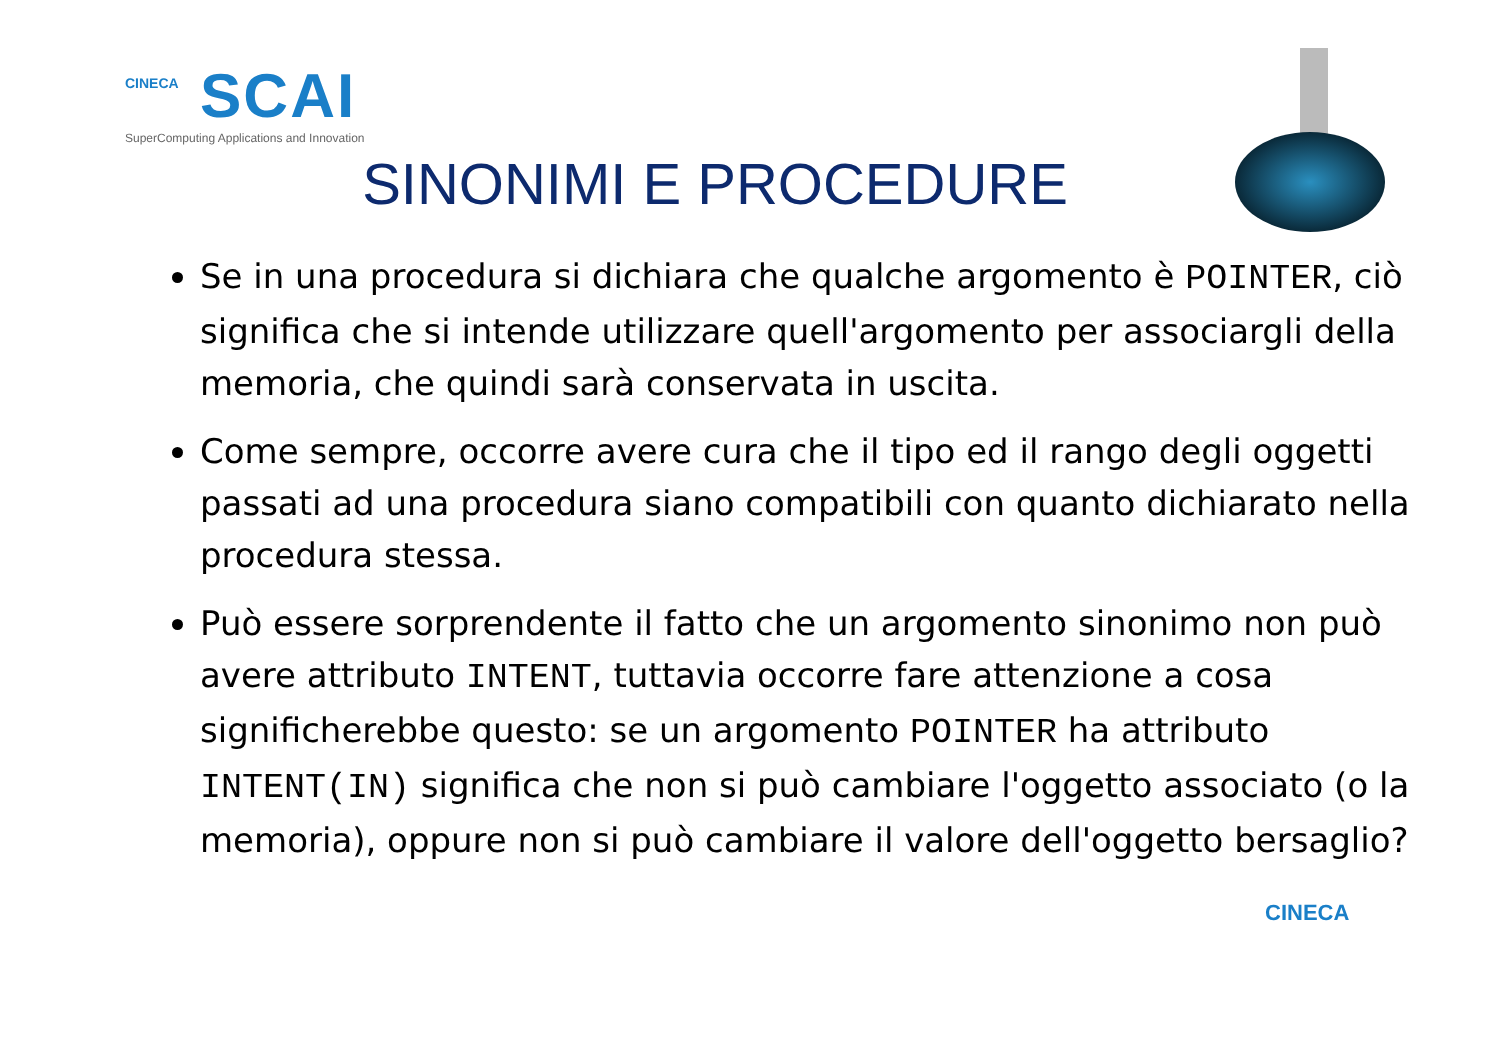CINECA
SCAI
SuperComputing Applications and Innovation
SINONIMI E PROCEDURE
Se in una procedura si dichiara che qualche argomento è POINTER, ciò significa che si intende utilizzare quell'argomento per associargli della memoria, che quindi sarà conservata in uscita.
Come sempre, occorre avere cura che il tipo ed il rango degli oggetti passati ad una procedura siano compatibili con quanto dichiarato nella procedura stessa.
Può essere sorprendente il fatto che un argomento sinonimo non può avere attributo INTENT, tuttavia occorre fare attenzione a cosa significherebbe questo: se un argomento POINTER ha attributo INTENT(IN) significa che non si può cambiare l'oggetto associato (o la memoria), oppure non si può cambiare il valore dell'oggetto bersaglio?
CINECA